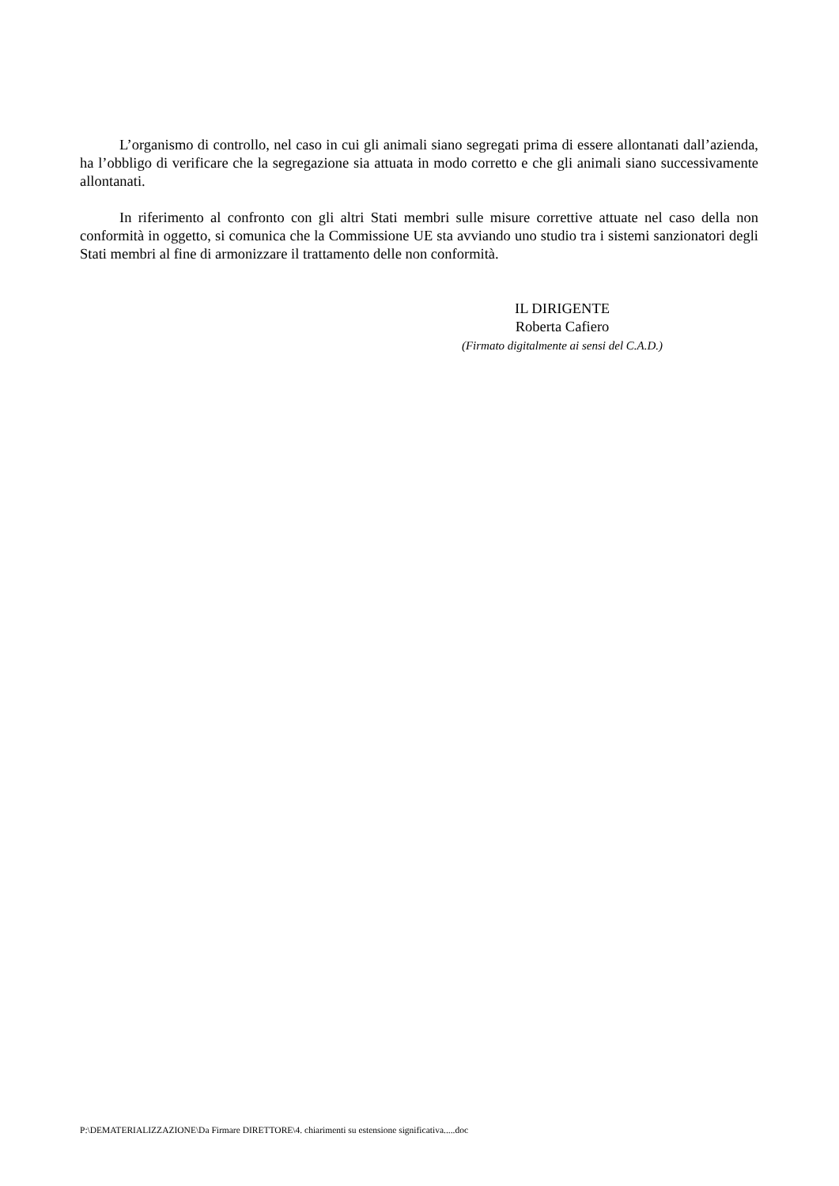L’organismo di controllo, nel caso in cui gli animali siano segregati prima di essere allontanati dall’azienda, ha l’obbligo di verificare che la segregazione sia attuata in modo corretto e che gli animali siano successivamente allontanati.
In riferimento al confronto con gli altri Stati membri sulle misure correttive attuate nel caso della non conformità in oggetto, si comunica che la Commissione UE sta avviando uno studio tra i sistemi sanzionatori degli Stati membri al fine di armonizzare il trattamento delle non conformità.
IL DIRIGENTE
Roberta Cafiero
(Firmato digitalmente ai sensi del C.A.D.)
P:\DEMATERIALIZZAZIONE\Da Firmare DIRETTORE\4. chiarimenti su estensione significativa.....doc